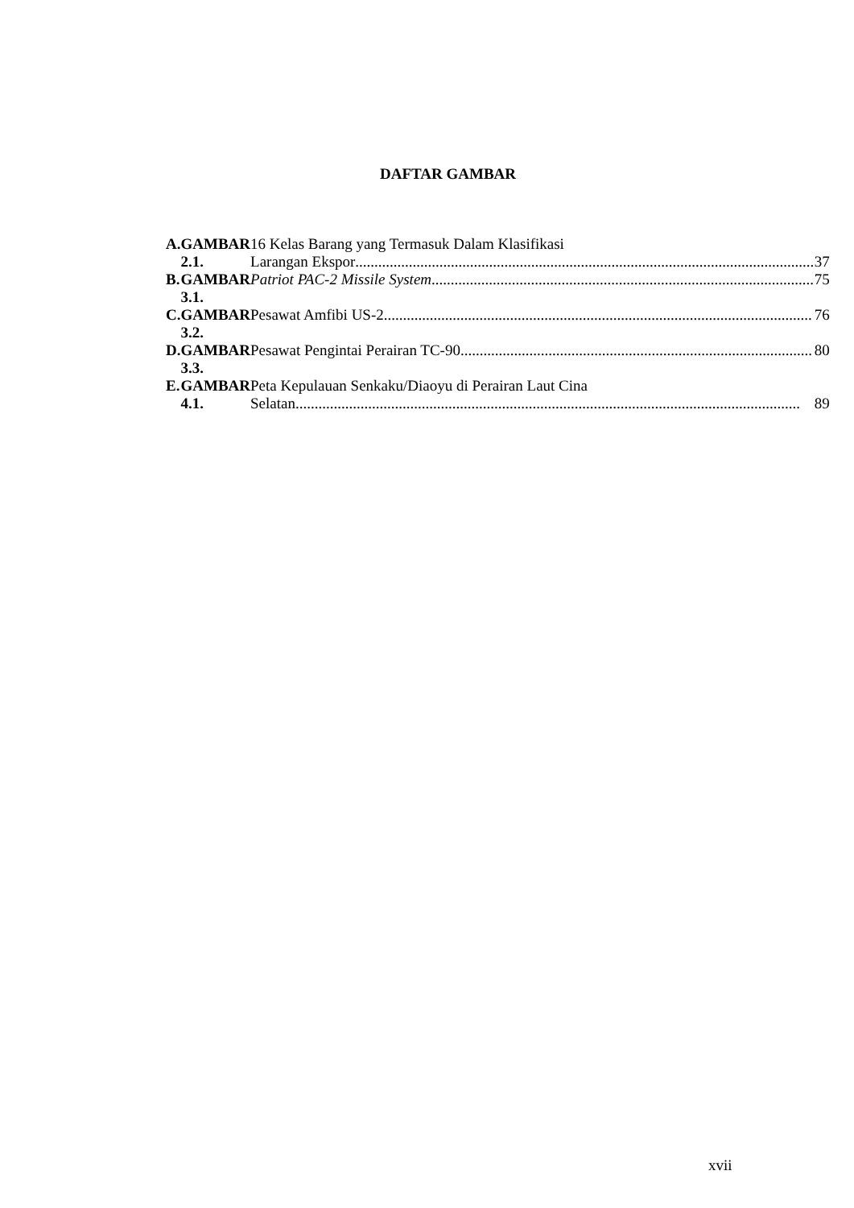DAFTAR GAMBAR
| A. | GAMBAR 2.1. | 16 Kelas Barang yang Termasuk Dalam Klasifikasi Larangan Ekspor 37 |
| B. | GAMBAR 3.1. | Patriot PAC-2 Missile System 75 |
| C. | GAMBAR 3.2. | Pesawat Amfibi US-2 76 |
| D. | GAMBAR 3.3. | Pesawat Pengintai Perairan TC-90 80 |
| E. | GAMBAR 4.1. | Peta Kepulauan Senkaku/Diaoyu di Perairan Laut Cina Selatan 89 |
xvii